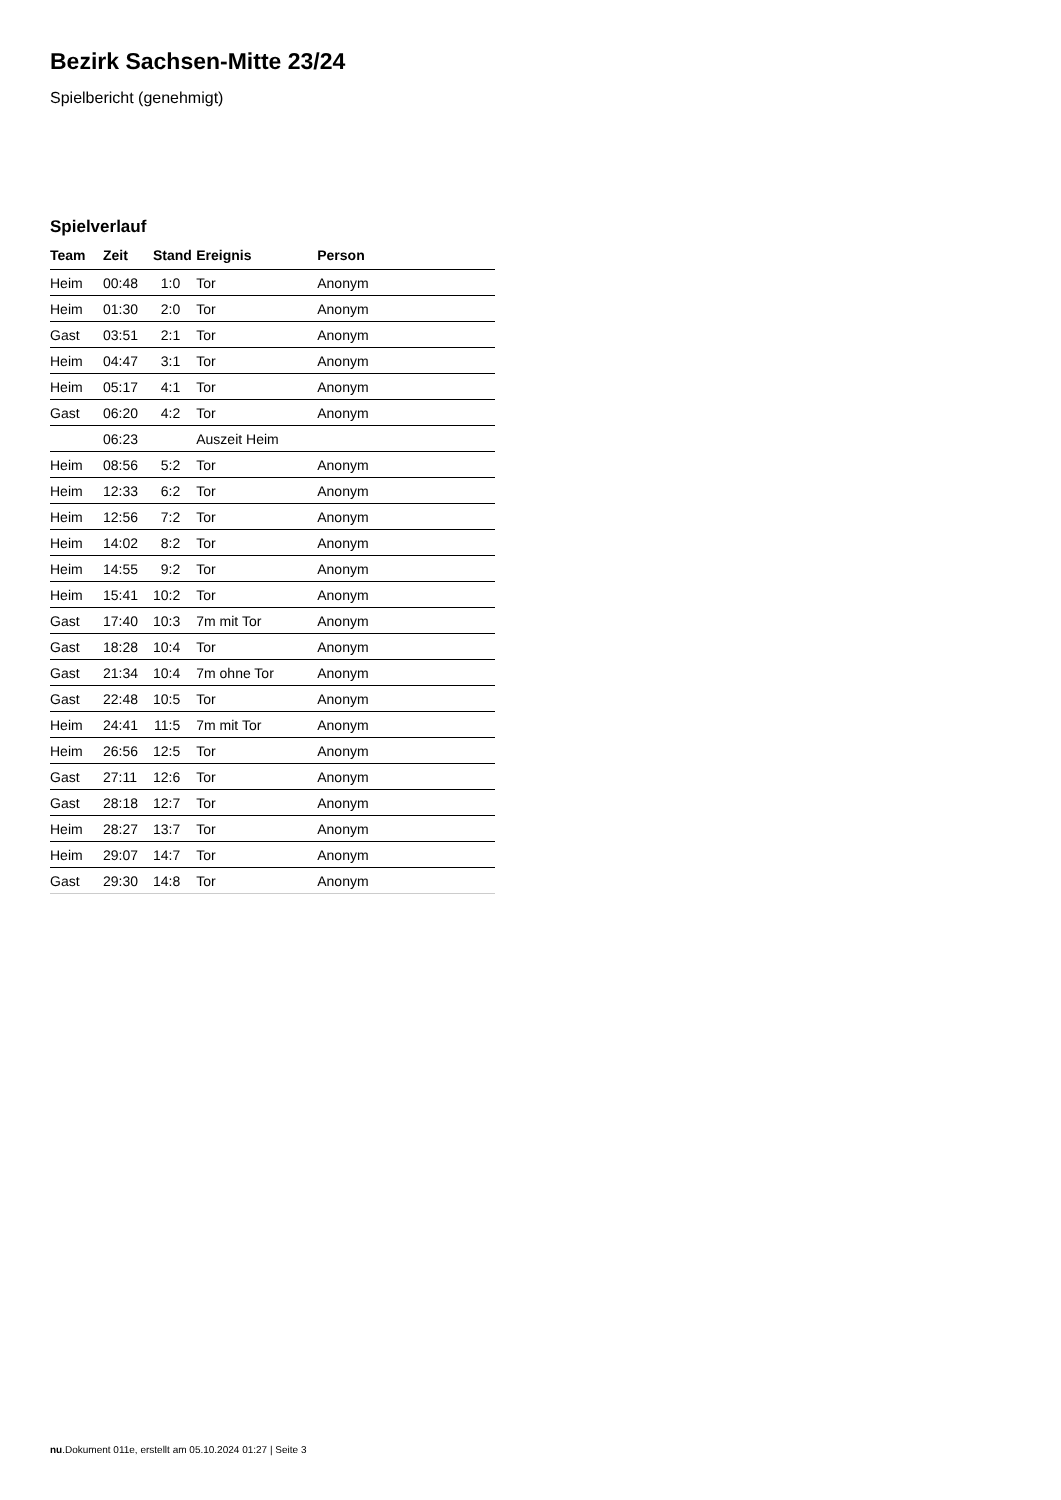Bezirk Sachsen-Mitte 23/24
Spielbericht (genehmigt)
Spielverlauf
| Team | Zeit | Stand | Ereignis | Person |
| --- | --- | --- | --- | --- |
| Heim | 00:48 | 1:0 | Tor | Anonym |
| Heim | 01:30 | 2:0 | Tor | Anonym |
| Gast | 03:51 | 2:1 | Tor | Anonym |
| Heim | 04:47 | 3:1 | Tor | Anonym |
| Heim | 05:17 | 4:1 | Tor | Anonym |
| Gast | 06:20 | 4:2 | Tor | Anonym |
| | 06:23 | | Auszeit Heim | |
| Heim | 08:56 | 5:2 | Tor | Anonym |
| Heim | 12:33 | 6:2 | Tor | Anonym |
| Heim | 12:56 | 7:2 | Tor | Anonym |
| Heim | 14:02 | 8:2 | Tor | Anonym |
| Heim | 14:55 | 9:2 | Tor | Anonym |
| Heim | 15:41 | 10:2 | Tor | Anonym |
| Gast | 17:40 | 10:3 | 7m mit Tor | Anonym |
| Gast | 18:28 | 10:4 | Tor | Anonym |
| Gast | 21:34 | 10:4 | 7m ohne Tor | Anonym |
| Gast | 22:48 | 10:5 | Tor | Anonym |
| Heim | 24:41 | 11:5 | 7m mit Tor | Anonym |
| Heim | 26:56 | 12:5 | Tor | Anonym |
| Gast | 27:11 | 12:6 | Tor | Anonym |
| Gast | 28:18 | 12:7 | Tor | Anonym |
| Heim | 28:27 | 13:7 | Tor | Anonym |
| Heim | 29:07 | 14:7 | Tor | Anonym |
| Gast | 29:30 | 14:8 | Tor | Anonym |
nu.Dokument 011e, erstellt am 05.10.2024 01:27 | Seite 3